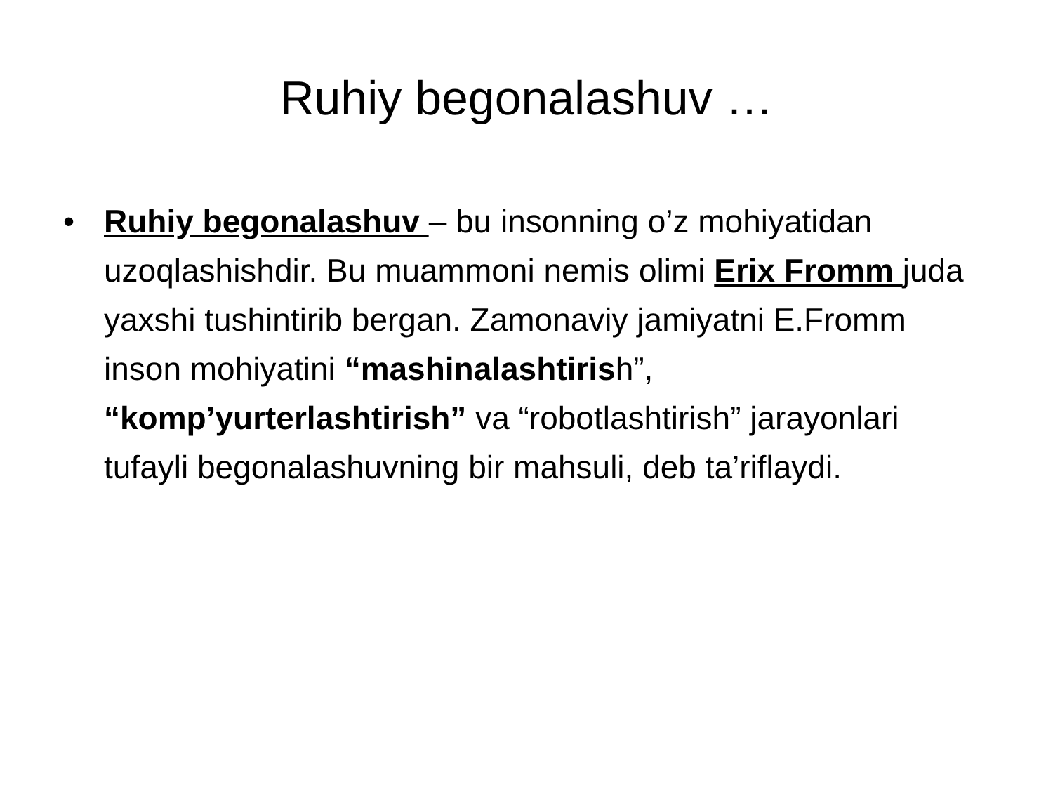Ruhiy begonalashuv …
• Ruhiy begonalashuv – bu insonning o’z mohiyatidan uzoqlashishdir. Bu muammoni nemis olimi Erix Fromm juda yaxshi tushintirib bergan. Zamonaviy jamiyatni E.Fromm inson mohiyatini “mashinalashtirish”, “komp’yurterlashtirish” va “robotlashtirish” jarayonlari tufayli begonalashuvning bir mahsuli, deb ta’riflaydi.